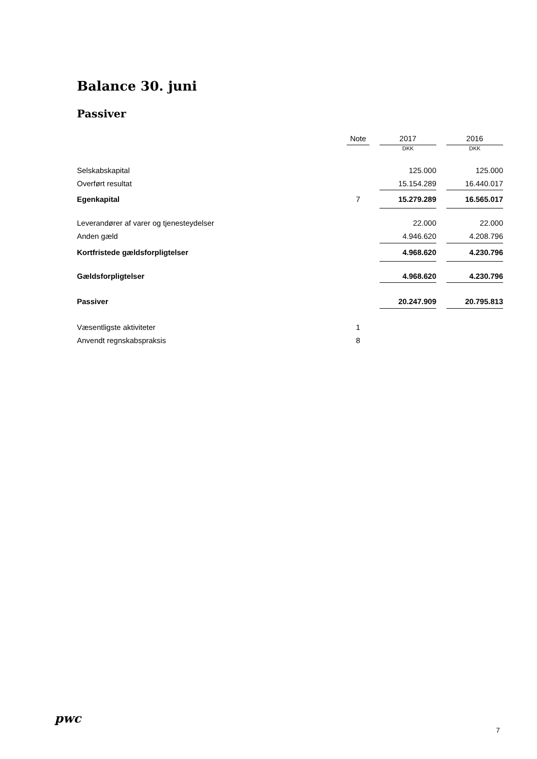Balance 30. juni
Passiver
| | Note | | 2017 | | 2016 |
| --- | --- | --- | --- | --- | --- |
| | | | DKK | | DKK |
| Selskabskapital | | | 125.000 | | 125.000 |
| Overført resultat | | | 15.154.289 | | 16.440.017 |
| Egenkapital | 7 | | 15.279.289 | | 16.565.017 |
| Leverandører af varer og tjenesteydelser | | | 22.000 | | 22.000 |
| Anden gæld | | | 4.946.620 | | 4.208.796 |
| Kortfristede gældsforpligtelser | | | 4.968.620 | | 4.230.796 |
| Gældsforpligtelser | | | 4.968.620 | | 4.230.796 |
| Passiver | | | 20.247.909 | | 20.795.813 |
| Væsentligste aktiviteter | 1 | | | | |
| Anvendt regnskabspraksis | 8 | | | | |
pwc
7